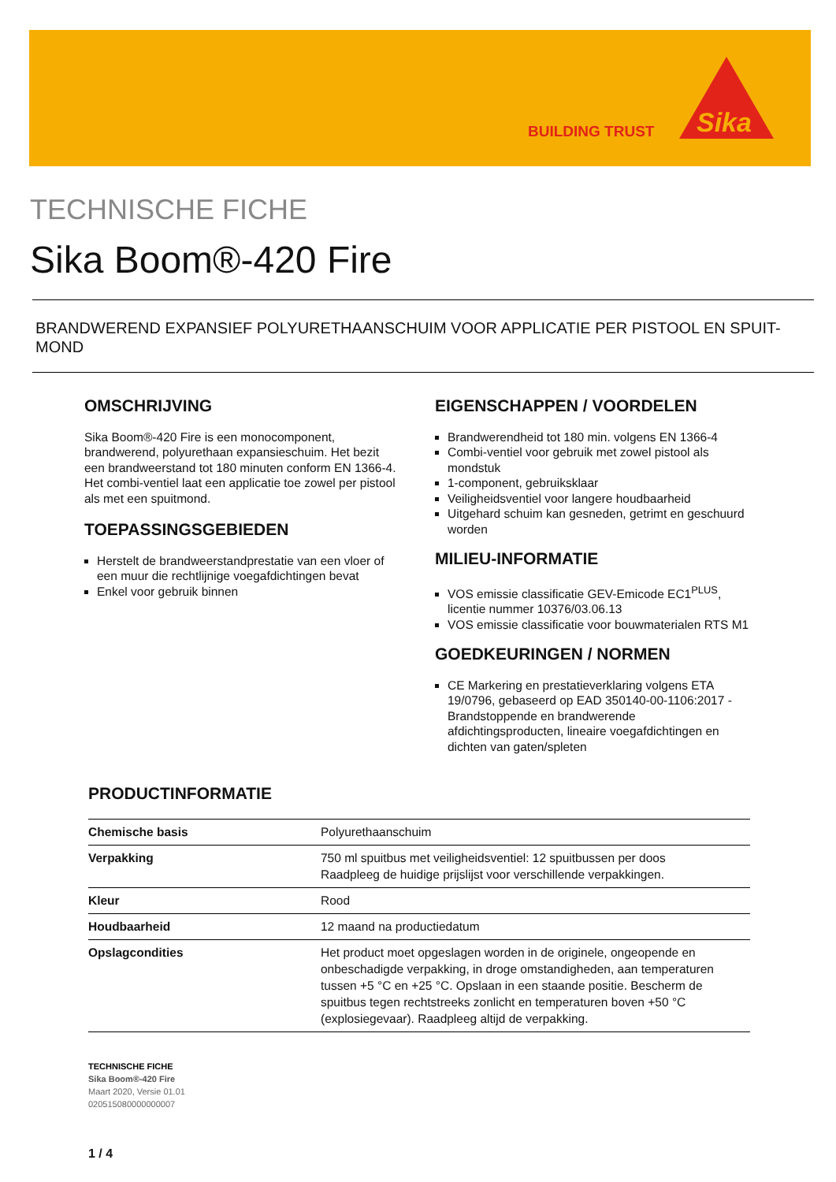BUILDING TRUST
Sika
TECHNISCHE FICHE
Sika Boom®-420 Fire
BRANDWEREND EXPANSIEF POLYURETHAANSCHUIM VOOR APPLICATIE PER PISTOOL EN SPUIT-MOND
OMSCHRIJVING
Sika Boom®-420 Fire is een monocomponent, brandwerend, polyurethaan expansieschuim. Het bezit een brandweerstand tot 180 minuten conform EN 1366-4. Het combi-ventiel laat een applicatie toe zowel per pistool als met een spuitmond.
TOEPASSINGSGEBIEDEN
Herstelt de brandweerstandprestatie van een vloer of een muur die rechtlijnige voegafdichtingen bevat
Enkel voor gebruik binnen
EIGENSCHAPPEN / VOORDELEN
Brandwerendheid tot 180 min. volgens EN 1366-4
Combi-ventiel voor gebruik met zowel pistool als mondstuk
1-component, gebruiksklaar
Veiligheidsventiel voor langere houdbaarheid
Uitgehard schuim kan gesneden, getrimt en geschuurd worden
MILIEU-INFORMATIE
VOS emissie classificatie GEV-Emicode EC1<sup>PLUS</sup>, licentie nummer 10376/03.06.13
VOS emissie classificatie voor bouwmaterialen RTS M1
GOEDKEURINGEN / NORMEN
CE Markering en prestatieverklaring volgens ETA 19/0796, gebaseerd op EAD 350140-00-1106:2017 - Brandstoppende en brandwerende afdichtingsproducten, lineaire voegafdichtingen en dichten van gaten/spleten
PRODUCTINFORMATIE
| Chemische basis | Polyurethaanschuim |
| Verpakking | 750 ml spuitbus met veiligheidsventiel: 12 spuitbussen per doos Raadpleeg de huidige prijslijst voor verschillende verpakkingen. |
| Kleur | Rood |
| Houdbaarheid | 12 maand na productiedatum |
| Opslagcondities | Het product moet opgeslagen worden in de originele, ongeopende en onbeschadigde verpakking, in droge omstandigheden, aan temperaturen tussen +5 °C en +25 °C. Opslaan in een staande positie. Bescherm de spuitbus tegen rechtstreeks zonlicht en temperaturen boven +50 °C (explosiegevaar). Raadpleeg altijd de verpakking. |
TECHNISCHE FICHE
Sika Boom®-420 Fire
Maart 2020, Versie 01.01
020515080000000007
1 / 4